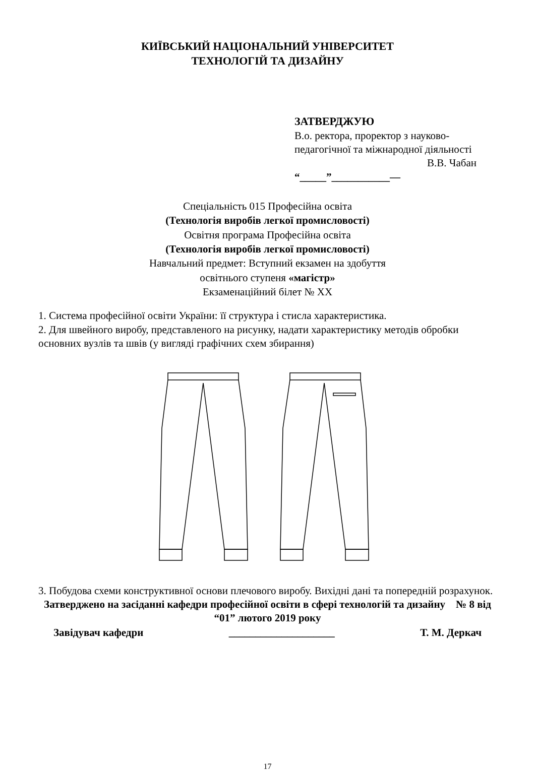КИЇВСЬКИЙ НАЦІОНАЛЬНИЙ УНІВЕРСИТЕТ
ТЕХНОЛОГІЙ ТА ДИЗАЙНУ
ЗАТВЕРДЖУЮ
В.о. ректора, проректор з науково-педагогічної та міжнародної діяльності
В.В. Чабан
“_____”___________—
Спеціальність 015 Професійна освіта
(Технологія виробів легкої промисловості)
Освітня програма Професійна освіта
(Технологія виробів легкої промисловості)
Навчальний предмет: Вступний екзамен на здобуття
освітнього ступеня «магістр»
Екзаменаційний білет № XX
1. Система професійної освіти України: її структура і стисла характеристика.
2. Для швейного виробу, представленого на рисунку, надати характеристику методів обробки основних вузлів та швів (у вигляді графічних схем збирання)
3. Побудова схеми конструктивної основи плечового виробу. Вихідні дані та попередній розрахунок.
Затверджено на засіданні кафедри професійної освіти в сфері технологій та дизайну № 8 від “01” лютого 2019 року
Завідувач кафедри ____________________ Т. М. Деркач
17